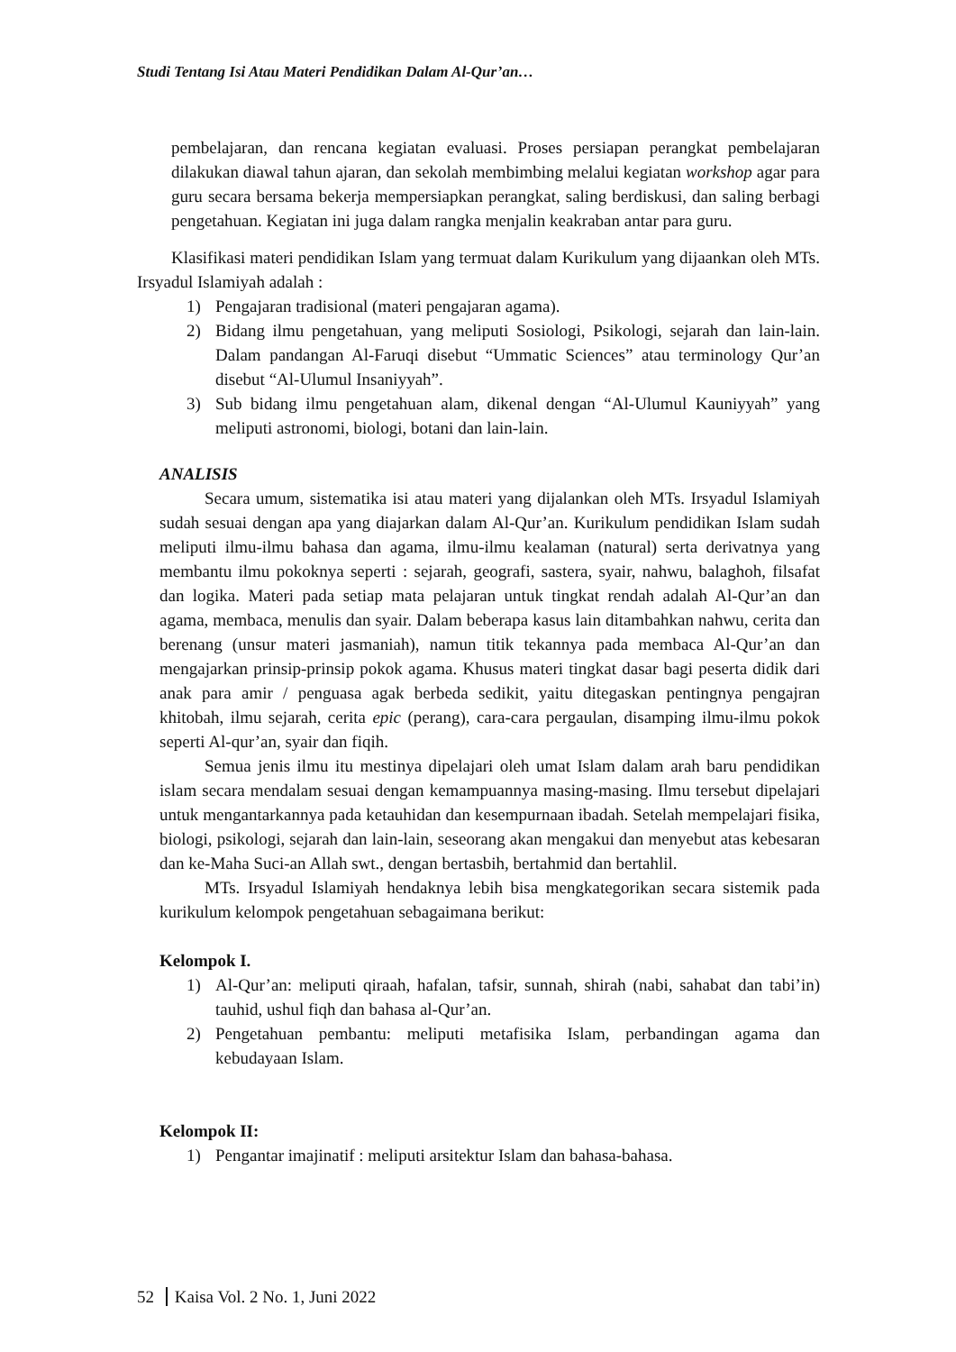Studi Tentang Isi Atau Materi Pendidikan Dalam Al-Qur’an…
pembelajaran, dan rencana kegiatan evaluasi. Proses persiapan perangkat pembelajaran dilakukan diawal tahun ajaran, dan sekolah membimbing melalui kegiatan workshop agar para guru secara bersama bekerja mempersiapkan perangkat, saling berdiskusi, dan saling berbagi pengetahuan. Kegiatan ini juga dalam rangka menjalin keakraban antar para guru.
Klasifikasi materi pendidikan Islam yang termuat dalam Kurikulum yang dijaankan oleh MTs. Irsyadul Islamiyah adalah :
1) Pengajaran tradisional (materi pengajaran agama).
2) Bidang ilmu pengetahuan, yang meliputi Sosiologi, Psikologi, sejarah dan lain-lain. Dalam pandangan Al-Faruqi disebut “Ummatic Sciences” atau terminology Qur’an disebut “Al-Ulumul Insaniyyah”.
3) Sub bidang ilmu pengetahuan alam, dikenal dengan “Al-Ulumul Kauniyyah” yang meliputi astronomi, biologi, botani dan lain-lain.
ANALISIS
Secara umum, sistematika isi atau materi yang dijalankan oleh MTs. Irsyadul Islamiyah sudah sesuai dengan apa yang diajarkan dalam Al-Qur’an. Kurikulum pendidikan Islam sudah meliputi ilmu-ilmu bahasa dan agama, ilmu-ilmu kealaman (natural) serta derivatnya yang membantu ilmu pokoknya seperti : sejarah, geografi, sastera, syair, nahwu, balaghoh, filsafat dan logika. Materi pada setiap mata pelajaran untuk tingkat rendah adalah Al-Qur’an dan agama, membaca, menulis dan syair. Dalam beberapa kasus lain ditambahkan nahwu, cerita dan berenang (unsur materi jasmaniah), namun titik tekannya pada membaca Al-Qur’an dan mengajarkan prinsip-prinsip pokok agama. Khusus materi tingkat dasar bagi peserta didik dari anak para amir / penguasa agak berbeda sedikit, yaitu ditegaskan pentingnya pengajran khitobah, ilmu sejarah, cerita epic (perang), cara-cara pergaulan, disamping ilmu-ilmu pokok seperti Al-qur’an, syair dan fiqih.
Semua jenis ilmu itu mestinya dipelajari oleh umat Islam dalam arah baru pendidikan islam secara mendalam sesuai dengan kemampuannya masing-masing. Ilmu tersebut dipelajari untuk mengantarkannya pada ketauhidan dan kesempurnaan ibadah. Setelah mempelajari fisika, biologi, psikologi, sejarah dan lain-lain, seseorang akan mengakui dan menyebut atas kebesaran dan ke-Maha Suci-an Allah swt., dengan bertasbih, bertahmid dan bertahlil.
MTs. Irsyadul Islamiyah hendaknya lebih bisa mengkategorikan secara sistemik pada kurikulum kelompok pengetahuan sebagaimana berikut:
Kelompok I.
1) Al-Qur’an: meliputi qiraah, hafalan, tafsir, sunnah, shirah (nabi, sahabat dan tabi’in) tauhid, ushul fiqh dan bahasa al-Qur’an.
2) Pengetahuan pembantu: meliputi metafisika Islam, perbandingan agama dan kebudayaan Islam.
Kelompok II:
1) Pengantar imajinatif : meliputi arsitektur Islam dan bahasa-bahasa.
52 Kaisa Vol. 2 No. 1, Juni 2022